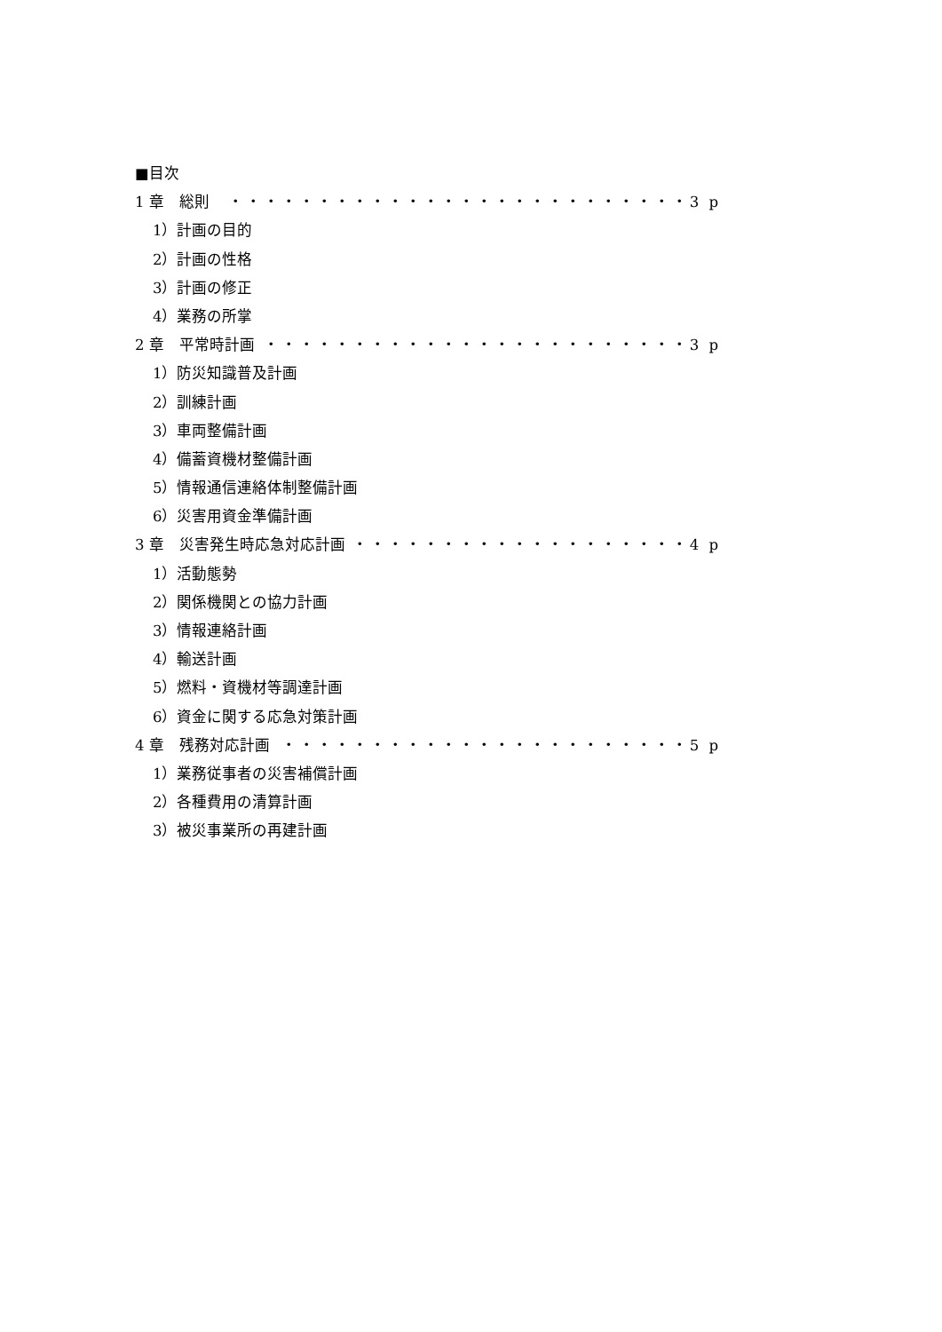■目次
1 章　総則 ・・・・・・・・・・・・・・・・・・・・・・・・・・3 p
1）計画の目的
2）計画の性格
3）計画の修正
4）業務の所掌
2 章　平常時計画 ・・・・・・・・・・・・・・・・・・・・・・・・3 p
1）防災知識普及計画
2）訓練計画
3）車両整備計画
4）備蓄資機材整備計画
5）情報通信連絡体制整備計画
6）災害用資金準備計画
3 章　災害発生時応急対応計画 ・・・・・・・・・・・・・・・・・・・4 p
1）活動態勢
2）関係機関との協力計画
3）情報連絡計画
4）輸送計画
5）燃料・資機材等調達計画
6）資金に関する応急対策計画
4 章　残務対応計画 ・・・・・・・・・・・・・・・・・・・・・・・5 p
1）業務従事者の災害補償計画
2）各種費用の清算計画
3）被災事業所の再建計画